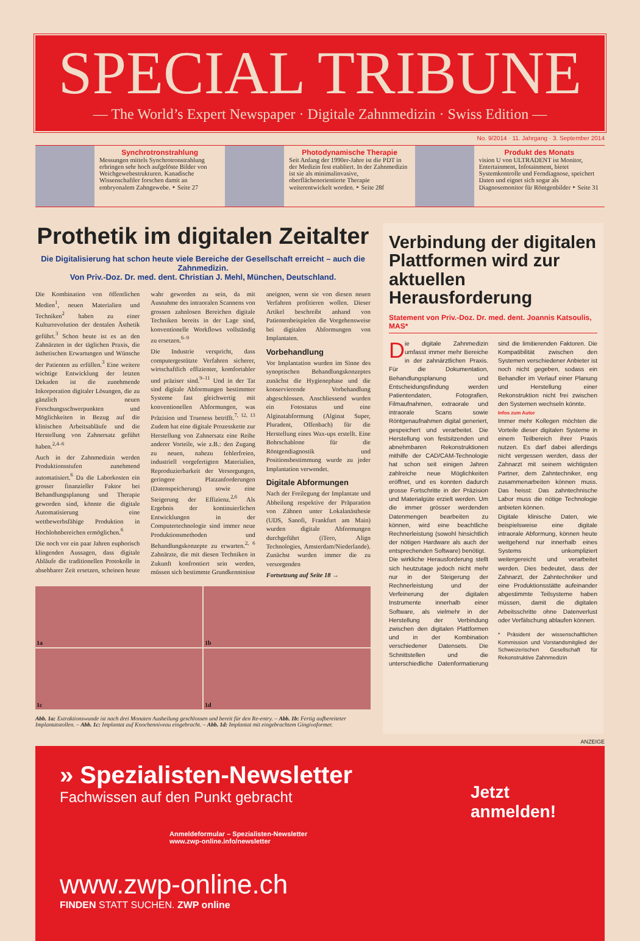SPECIAL TRIBUNE
— The World’s Expert Newspaper · Digitale Zahnmedizin · Swiss Edition —
No. 9/2014 · 11. Jahrgang · 3. September 2014
Synchrotronstrahlung
Messungen mittels Synchrotronstrahlung erbringen sehr hoch aufgelöste Bilder von Weichgewebestrukturen. Kanadische Wissenschaftler forschen damit an embryonalem Zahngewebe. ‣ Seite 27
Photodynamische Therapie
Seit Anfang der 1990er-Jahre ist die PDT in der Medizin fest etabliert. In der Zahnmedizin ist sie als minimalinvasive, oberflächenorientierte Therapie weiterentwickelt worden. ‣ Seite 28f
Produkt des Monats
vision U von ULTRADENT ist Monitor, Entertainment, Infotainment, bietet Systemkontrolle und Ferndiagnose, speichert Daten und eignet sich sogar als Diagnosemonitor für Röntgenbilder ‣ Seite 31
Prothetik im digitalen Zeitalter
Die Digitalisierung hat schon heute viele Bereiche der Gesellschaft erreicht – auch die Zahnmedizin.
Von Priv.-Doz. Dr. med. dent. Christian J. Mehl, München, Deutschland.
Die Kombination von öffentlichen Medien<sup>1</sup>, neuen Materialien und Techniken<sup>2</sup> haben zu einer Kulturrevolution der dentalen Ästhetik geführt.<sup>3</sup> Schon heute ist es an den Zahnärzten in der täglichen Praxis, die ästhetischen Erwartungen und Wünsche der Patienten zu erfüllen.<sup>3</sup> Eine weitere wichtige Entwicklung der letzten Dekaden ist die zunehmende Inkorporation digitaler Lösungen, die zu gänzlich neuen Forschungsschwerpunkten und Möglichkeiten in Bezug auf die klinischen Arbeitsabläufe und die Herstellung von Zahnersatz geführt haben.<sup>2,4–6</sup>
Auch in der Zahnmedizin werden Produktionsstufen zunehmend automatisiert.<sup>6</sup> Da die Laborkosten ein grosser finanzieller Faktor bei Behandlungsplanung und Therapie geworden sind, könnte die digitale Automatisierung eine wettbewerbsfähige Produktion in Hochlohnbereichen ermöglichen.<sup>6</sup>
Die noch vor ein paar Jahren euphorisch klingenden Aussagen, dass digitale Abläufe die traditionellen Protokolle in absehbarer Zeit ersetzen, scheinen heute wahr geworden zu sein, da mit Ausnahme des intraoralen Scannens von grossen zahnlosen Bereichen digitale Techniken bereits in der Lage sind, konventionelle Workflows vollständig zu ersetzen.<sup>6–9</sup>
Die Industrie verspricht, dass computergestützte Verfahren sicherer, wirtschaftlich effizienter, komfortabler und präziser sind.<sup>9–11</sup> Und in der Tat sind digitale Abformungen bestimmter Systeme fast gleichwertig mit konventionellen Abformungen, was Präzision und Trueness betrifft.<sup>7, 12, 13</sup> Zudem hat eine digitale Prozesskette zur Herstellung von Zahnersatz eine Reihe anderer Vorteile, wie z.B.: den Zugang zu neuen, nahezu fehlerfreien, industriell vorgefertigten Materialien, Reproduzierbarkeit der Versorgungen, geringere Platzanforderungen (Datenspeicherung) sowie eine Steigerung der Effizienz.<sup>2,6</sup> Als Ergebnis der kontinuierlichen Entwicklungen in der Computertechnologie sind immer neue Produktionsmethoden und Behandlungskonzepte zu erwarten.<sup>2, 6</sup> Zahnärzte, die mit diesen Techniken in Zukunft konfrontiert sein werden, müssen sich bestimmte Grundkenntnisse aneignen, wenn sie von diesen neuen Verfahren profitieren wollen. Dieser Artikel beschreibt anhand von Patientenbeispielen die Vorgehensweise bei digitalen Abformungen von Implantaten.
Vorbehandlung
Vor Implantation wurden im Sinne des synoptischen Behandlungskonzeptes zunächst die Hygienephase und die konservierende Vorbehandlung abgeschlossen. Anschliessend wurden ein Fotostatus und eine Alginatabformung (Alginat Super, Pluradent, Offenbach) für die Herstellung eines Wax-ups erstellt. Eine Bohrschablone für die Röntgendiagnostik und Positionsbestimmung wurde zu jeder Implantation verwendet.
Digitale Abformungen
Nach der Freilegung der Implantate und Abheilung respektive der Präparation von Zähnen unter Lokalanästhesie (UDS, Sanofi, Frankfurt am Main) wurden digitale Abformungen durchgeführt (iTero, Align Technologies, Amsterdam/Niederlande). Zunächst wurden immer die zu versorgenden
Fortsetzung auf Seite 18 →
1a
1b
1c
1d
Abb. 1a: Extraktionswunde ist nach drei Monaten Ausheilung geschlossen und bereit für den Re-entry. – Abb. 1b: Fertig aufbereiteter Implantatstollen. – Abb. 1c: Implantat auf Knochenniveau eingebracht. – Abb. 1d: Implantat mit eingebrachtem Gingivaformer.
Verbindung der digitalen Plattformen wird zur aktuellen Herausforderung
Statement von Priv.-Doz. Dr. med. dent. Joannis Katsoulis, MAS*
Die digitale Zahnmedizin umfasst immer mehr Bereiche in der zahnärztlichen Praxis. Für die Dokumentation, Behandlungsplanung und Entscheidungsfindung werden Patientendaten, Fotografien, Filmaufnahmen, extraorale und intraorale Scans sowie Röntgenaufnahmen digital generiert, gespeichert und verarbeitet. Die Herstellung von festsitzenden und abnehmbaren Rekonstruktionen mithilfe der CAD/CAM-Technologie hat schon seit einigen Jahren zahlreiche neue Möglichkeiten eröffnet, und es konnten dadurch grosse Fortschritte in der Präzision und Materialgüte erzielt werden. Um die immer grösser werdenden Datenmengen bearbeiten zu können, wird eine beachtliche Rechnerleistung (sowohl hinsichtlich der nötigen Hardware als auch der entsprechenden Software) benötigt.
Die wirkliche Herausforderung stellt sich heutzutage jedoch nicht mehr nur in der Steigerung der Rechnerleistung und der Verfeinerung der digitalen Instrumente innerhalb einer Software, als vielmehr in der Herstellung der Verbindung zwischen den digitalen Plattformen und in der Kombination verschiedener Datensets. Die Schnittstellen und die unterschiedliche Datenformatierung sind die limitierenden Faktoren. Die Kompatibilität zwischen den Systemen verschiedener Anbieter ist noch nicht gegeben, sodass ein Behandler im Verlauf einer Planung und Herstellung einer Rekonstruktion nicht frei zwischen den Systemen wechseln könnte.
Infos zum Autor
Immer mehr Kollegen möchten die Vorteile dieser digitalen Systeme in einem Teilbereich ihrer Praxis nutzen. Es darf dabei allerdings nicht vergessen werden, dass der Zahnarzt mit seinem wichtigsten Partner, dem Zahntechniker, eng zusammenarbeiten können muss. Das heisst: Das zahntechnische Labor muss die nötige Technologie anbieten können.
Digitale klinische Daten, wie beispielsweise eine digitale intraorale Abformung, können heute weitgehend nur innerhalb eines Systems unkompliziert weitergereicht und verarbeitet werden. Dies bedeutet, dass der Zahnarzt, der Zahntechniker und eine Produktionsstätte aufeinander abgestimmte Teilsysteme haben müssen, damit die digitalen Arbeitsschritte ohne Datenverlust oder Verfälschung ablaufen können.
* Präsident der wissenschaftlichen Kommission und Vorstandsmitglied der Schweizerischen Gesellschaft für Rekonstruktive Zahnmedizin
ANZEIGE
» Spezialisten-Newsletter
Fachwissen auf den Punkt gebracht
Anmeldeformular – Spezialisten-Newsletter
www.zwp-online.info/newsletter
www.zwp-online.ch
FINDEN STATT SUCHEN. ZWP online
Jetzt
anmelden!